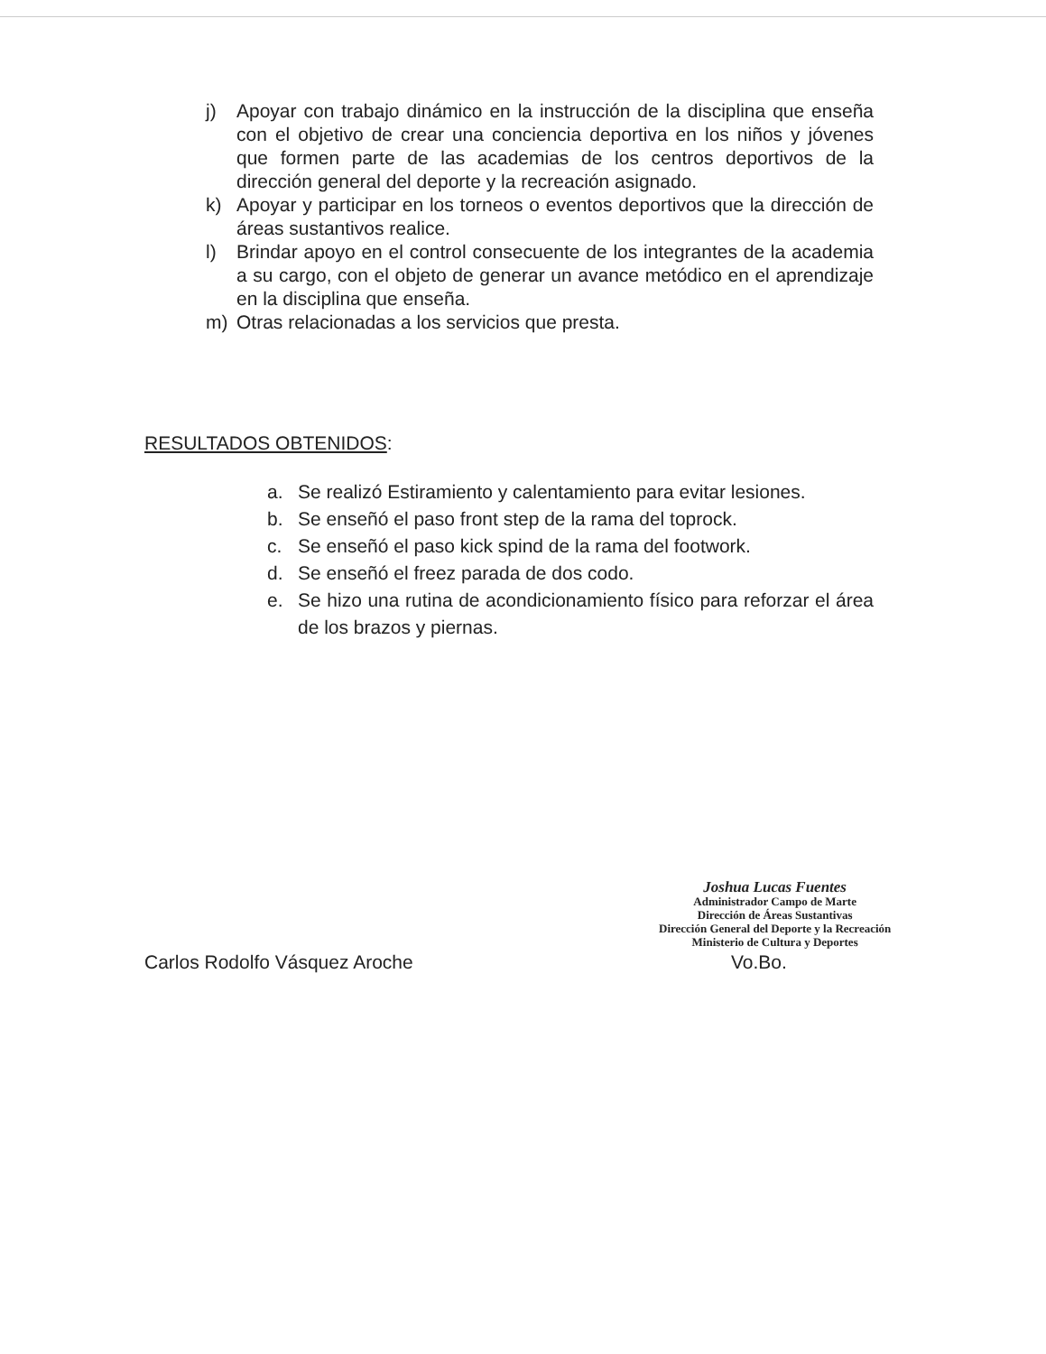j) Apoyar con trabajo dinámico en la instrucción de la disciplina que enseña con el objetivo de crear una conciencia deportiva en los niños y jóvenes que formen parte de las academias de los centros deportivos de la dirección general del deporte y la recreación asignado.
k) Apoyar y participar en los torneos o eventos deportivos que la dirección de áreas sustantivos realice.
l) Brindar apoyo en el control consecuente de los integrantes de la academia a su cargo, con el objeto de generar un avance metódico en el aprendizaje en la disciplina que enseña.
m) Otras relacionadas a los servicios que presta.
RESULTADOS OBTENIDOS:
a. Se realizó Estiramiento y calentamiento para evitar lesiones.
b. Se enseñó el paso front step de la rama del toprock.
c. Se enseñó el paso kick spind de la rama del footwork.
d. Se enseñó el freez parada de dos codo.
e. Se hizo una rutina de acondicionamiento físico para reforzar el área de los brazos y piernas.
Carlos Rodolfo Vásquez Aroche
Joshua Lucas Fuentes
Administrador Campo de Marte
Dirección de Áreas Sustantivas
Dirección General del Deporte y la Recreación
Ministerio de Cultura y Deportes
Vo.Bo.